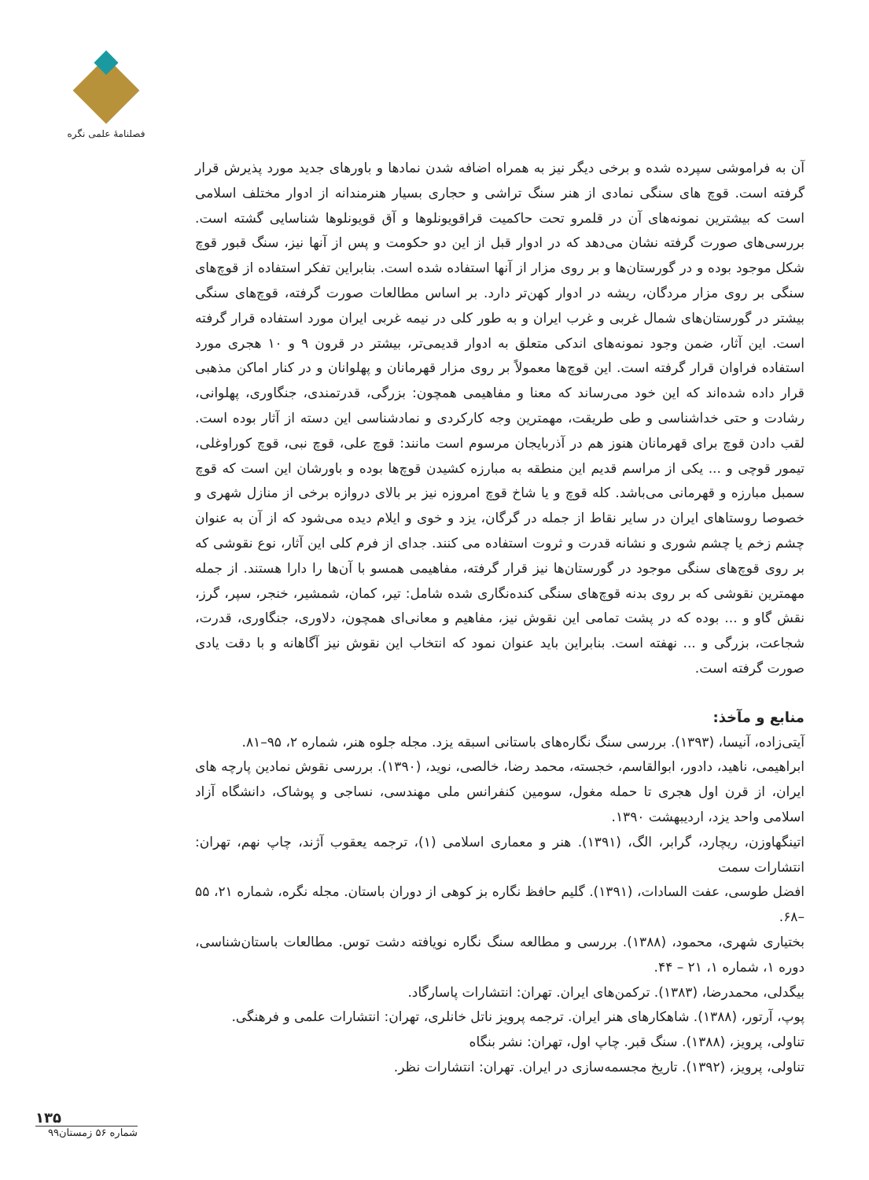فصلنامهٔ علمی نگره
آن به فراموشی سپرده شده و برخی دیگر نیز به همراه اضافه شدن نمادها و باورهای جدید مورد پذیرش قرار گرفته است. قوچ های سنگی نمادی از هنر سنگ تراشی و حجاری بسیار هنرمندانه از ادوار مختلف اسلامی است که بیشترین نمونه‌های آن در قلمرو تحت حاکمیت قراقویونلوها و آق قویونلوها شناسایی گشته است. بررسی‌های صورت گرفته نشان می‌دهد که در ادوار قبل از این دو حکومت و پس از آنها نیز، سنگ قبور قوچ شکل موجود بوده و در گورستان‌ها و بر روی مزار از آنها استفاده شده است. بنابراین تفکر استفاده از قوچ‌های سنگی بر روی مزار مردگان، ریشه در ادوار کهن‌تر دارد. بر اساس مطالعات صورت گرفته، قوچ‌های سنگی بیشتر در گورستان‌های شمال غربی و غرب ایران و به طور کلی در نیمه غربی ایران مورد استفاده قرار گرفته است. این آثار، ضمن وجود نمونه‌های اندکی متعلق به ادوار قدیمی‌تر، بیشتر در قرون ۹ و ۱۰ هجری مورد استفاده فراوان قرار گرفته است. این قوچ‌ها معمولاً بر روی مزار قهرمانان و پهلوانان و در کنار اماکن مذهبی قرار داده شده‌اند که این خود می‌رساند که معنا و مفاهیمی همچون: بزرگی، قدرتمندی، جنگاوری، پهلوانی، رشادت و حتی خداشناسی و طی طریقت، مهمترین وجه کارکردی و نمادشناسی این دسته از آثار بوده است. لقب دادن قوچ برای قهرمانان هنوز هم در آذربایجان مرسوم است مانند: قوچ علی، قوچ نبی، قوچ کوراوغلی، تیمور قوچی و ... یکی از مراسم قدیم این منطقه به مبارزه کشیدن قوچ‌ها بوده و باورشان این است که قوچ سمبل مبارزه و قهرمانی می‌باشد. کله قوچ و یا شاخ قوچ امروزه نیز بر بالای دروازه برخی از منازل شهری و خصوصا روستاهای ایران در سایر نقاط از جمله در گرگان، یزد و خوی و ایلام دیده می‌شود که از آن به عنوان چشم زخم یا چشم شوری و نشانه قدرت و ثروت استفاده می کنند. جدای از فرم کلی این آثار، نوع نقوشی که بر روی قوچ‌های سنگی موجود در گورستان‌ها نیز قرار گرفته، مفاهیمی همسو با آن‌ها را دارا هستند. از جمله مهمترین نقوشی که بر روی بدنه قوچ‌های سنگی کنده‌نگاری شده شامل: تیر، کمان، شمشیر، خنجر، سپر، گرز، نقش گاو و ... بوده که در پشت تمامی این نقوش نیز، مفاهیم و معانی‌ای همچون، دلاوری، جنگاوری، قدرت، شجاعت، بزرگی و ... نهفته است. بنابراین باید عنوان نمود که انتخاب این نقوش نیز آگاهانه و با دقت یادی صورت گرفته است.
منابع و مآخذ:
آیتی‌زاده، آنیسا، (۱۳۹۳). بررسی سنگ نگاره‌های باستانی اسبقه یزد. مجله جلوه هنر، شماره ۲، ۹۵–۸۱.
ابراهیمی، ناهید، دادور، ابوالقاسم، خجسته، محمد رضا، خالصی، نوید، (۱۳۹۰). بررسی نقوش نمادین پارچه های ایران، از قرن اول هجری تا حمله مغول، سومین کنفرانس ملی مهندسی، نساجی و پوشاک، دانشگاه آزاد اسلامی واحد یزد، اردیبهشت ۱۳۹۰.
اتینگهاوزن، ریچارد، گرابر، الگ، (۱۳۹۱). هنر و معماری اسلامی (۱)، ترجمه یعقوب آژند، چاپ نهم، تهران: انتشارات سمت
افضل طوسی، عفت السادات، (۱۳۹۱). گلیم حافظ نگاره بز کوهی از دوران باستان. مجله نگره، شماره ۲۱، ۵۵ –۶۸.
بختیاری شهری، محمود، (۱۳۸۸). بررسی و مطالعه سنگ نگاره نویافته دشت توس. مطالعات باستان‌شناسی، دوره ۱، شماره ۱، ۲۱ – ۴۴.
بیگدلی، محمدرضا، (۱۳۸۳). ترکمن‌های ایران. تهران: انتشارات پاسارگاد.
پوپ، آرتور، (۱۳۸۸). شاهکارهای هنر ایران. ترجمه پرویز ناتل خانلری، تهران: انتشارات علمی و فرهنگی.
تناولی، پرویز، (۱۳۸۸). سنگ قبر. چاپ اول، تهران: نشر بنگاه
تناولی، پرویز، (۱۳۹۲). تاریخ مجسمه‌سازی در ایران. تهران: انتشارات نظر.
۱۳۵
شماره ۵۶ زمستان۹۹